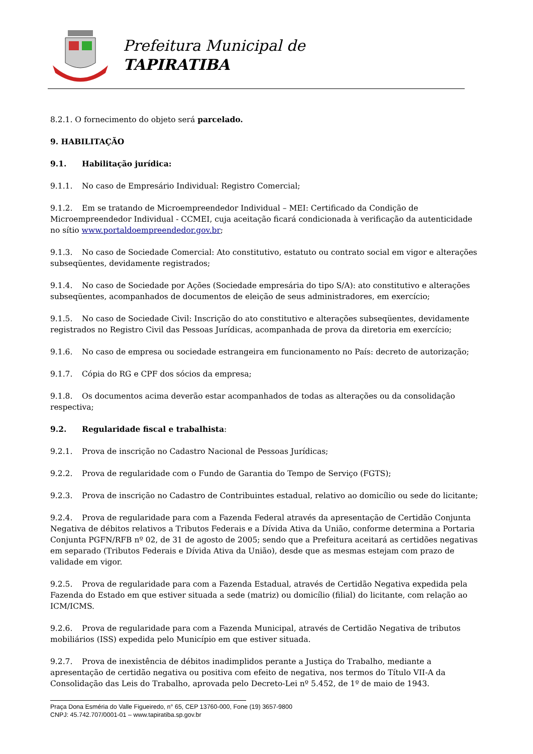Prefeitura Municipal de
TAPIRATIBA
8.2.1. O fornecimento do objeto será parcelado.
9. HABILITAÇÃO
9.1. Habilitação jurídica:
9.1.1. No caso de Empresário Individual: Registro Comercial;
9.1.2. Em se tratando de Microempreendedor Individual – MEI: Certificado da Condição de Microempreendedor Individual - CCMEI, cuja aceitação ficará condicionada à verificação da autenticidade no sítio www.portaldoempreendedor.gov.br;
9.1.3. No caso de Sociedade Comercial: Ato constitutivo, estatuto ou contrato social em vigor e alterações subseqüentes, devidamente registrados;
9.1.4. No caso de Sociedade por Ações (Sociedade empresária do tipo S/A): ato constitutivo e alterações subseqüentes, acompanhados de documentos de eleição de seus administradores, em exercício;
9.1.5. No caso de Sociedade Civil: Inscrição do ato constitutivo e alterações subseqüentes, devidamente registrados no Registro Civil das Pessoas Jurídicas, acompanhada de prova da diretoria em exercício;
9.1.6. No caso de empresa ou sociedade estrangeira em funcionamento no País: decreto de autorização;
9.1.7. Cópia do RG e CPF dos sócios da empresa;
9.1.8. Os documentos acima deverão estar acompanhados de todas as alterações ou da consolidação respectiva;
9.2. Regularidade fiscal e trabalhista:
9.2.1. Prova de inscrição no Cadastro Nacional de Pessoas Jurídicas;
9.2.2. Prova de regularidade com o Fundo de Garantia do Tempo de Serviço (FGTS);
9.2.3. Prova de inscrição no Cadastro de Contribuintes estadual, relativo ao domicílio ou sede do licitante;
9.2.4. Prova de regularidade para com a Fazenda Federal através da apresentação de Certidão Conjunta Negativa de débitos relativos a Tributos Federais e a Dívida Ativa da União, conforme determina a Portaria Conjunta PGFN/RFB nº 02, de 31 de agosto de 2005; sendo que a Prefeitura aceitará as certidões negativas em separado (Tributos Federais e Dívida Ativa da União), desde que as mesmas estejam com prazo de validade em vigor.
9.2.5. Prova de regularidade para com a Fazenda Estadual, através de Certidão Negativa expedida pela Fazenda do Estado em que estiver situada a sede (matriz) ou domicílio (filial) do licitante, com relação ao ICM/ICMS.
9.2.6. Prova de regularidade para com a Fazenda Municipal, através de Certidão Negativa de tributos mobiliários (ISS) expedida pelo Município em que estiver situada.
9.2.7. Prova de inexistência de débitos inadimplidos perante a Justiça do Trabalho, mediante a apresentação de certidão negativa ou positiva com efeito de negativa, nos termos do Título VII-A da Consolidação das Leis do Trabalho, aprovada pelo Decreto-Lei nº 5.452, de 1º de maio de 1943.
Praça Dona Esméria do Valle Figueiredo, n° 65, CEP 13760-000, Fone (19) 3657-9800
CNPJ: 45.742.707/0001-01 – www.tapiratiba.sp.gov.br